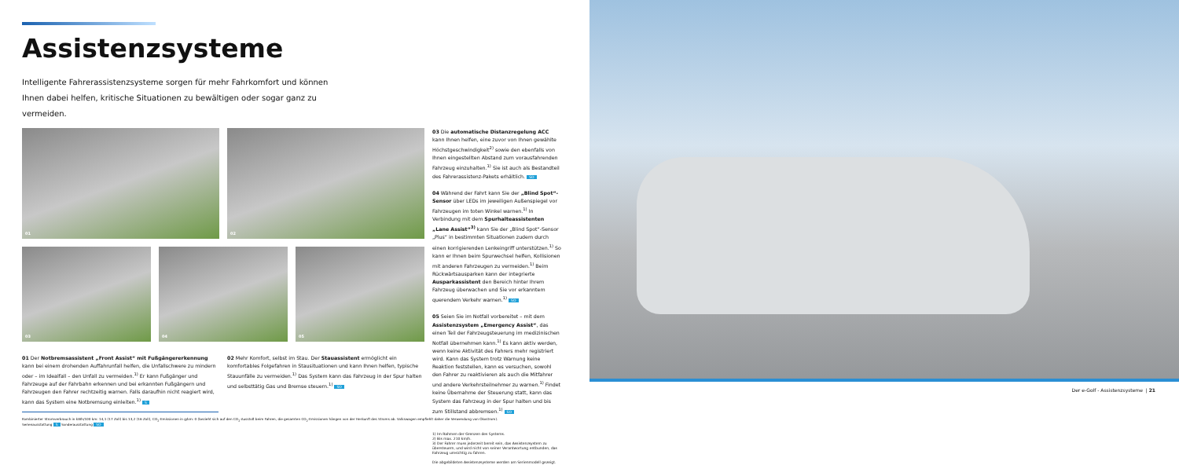Assistenzsysteme
Intelligente Fahrerassistenzsysteme sorgen für mehr Fahrkomfort und können Ihnen dabei helfen, kritische Situationen zu bewältigen oder sogar ganz zu vermeiden.
01 02
03 04 05
01 Der Notbremsassistent „Front Assist“ mit Fußgängererkennung kann bei einem drohenden Auffahrunfall helfen, die Unfallschwere zu mindern oder – im Idealfall – den Unfall zu vermeiden.<sup>1)</sup> Er kann Fußgänger und Fahrzeuge auf der Fahrbahn erkennen und bei erkannten Fußgängern und Fahrzeugen den Fahrer rechtzeitig warnen. Falls daraufhin nicht reagiert wird, kann das System eine Notbremsung einleiten.<sup>1)</sup> S
02 Mehr Komfort, selbst im Stau. Der Stauassistent ermöglicht ein komfortables Folgefahren in Stausituationen und kann Ihnen helfen, typische Stauunfälle zu vermeiden.<sup>1)</sup> Das System kann das Fahrzeug in der Spur halten und selbsttätig Gas und Bremse steuern.<sup>1)</sup> SO
Kombinierter Stromverbrauch in kWh/100 km: 14,1 (17 Zoll) bis 13,2 (16 Zoll), CO<sub>2</sub>-Emissionen in g/km: 0 (bezieht sich auf den CO<sub>2</sub>-Ausstoß beim Fahren, die gesamten CO<sub>2</sub>-Emissionen hängen von der Herkunft des Stroms ab. Volkswagen empfiehlt daher die Verwendung von Ökostrom).
Serienausstattung S Sonderausstattung SO
03 Die automatische Distanzregelung ACC kann Ihnen helfen, eine zuvor von Ihnen gewählte Höchstgeschwindigkeit<sup>2)</sup> sowie den ebenfalls von Ihnen eingestellten Abstand zum vorausfahrenden Fahrzeug einzuhalten.<sup>1)</sup> Sie ist auch als Bestandteil des Fahrerassistenz-Pakets erhältlich. SO
04 Während der Fahrt kann Sie der „Blind Spot“-Sensor über LEDs im jeweiligen Außenspiegel vor Fahrzeugen im toten Winkel warnen.<sup>1)</sup> In Verbindung mit dem Spurhalteassistenten „Lane Assist“<sup>3)</sup> kann Sie der „Blind Spot“-Sensor „Plus“ in bestimmten Situationen zudem durch einen korrigierenden Lenkeingriff unterstützen.<sup>1)</sup> So kann er Ihnen beim Spurwechsel helfen, Kollisionen mit anderen Fahrzeugen zu vermeiden.<sup>1)</sup> Beim Rückwärtsausparken kann der integrierte Ausparkassistent den Bereich hinter Ihrem Fahrzeug überwachen und Sie vor erkanntem querendem Verkehr warnen.<sup>1)</sup> SO
05 Seien Sie im Notfall vorbereitet – mit dem Assistenzsystem „Emergency Assist“, das einen Teil der Fahrzeugsteuerung im medizinischen Notfall übernehmen kann.<sup>1)</sup> Es kann aktiv werden, wenn keine Aktivität des Fahrers mehr registriert wird. Kann das System trotz Warnung keine Reaktion feststellen, kann es versuchen, sowohl den Fahrer zu reaktivieren als auch die Mitfahrer und andere Verkehrsteilnehmer zu warnen.<sup>1)</sup> Findet keine Übernahme der Steuerung statt, kann das System das Fahrzeug in der Spur halten und bis zum Stillstand abbremsen.<sup>1)</sup> SO
1) Im Rahmen der Grenzen des Systems.
2) Bis max. 210 km/h.
3) Der Fahrer muss jederzeit bereit sein, das Assistenzsystem zu übersteuern, und wird nicht von seiner Verantwortung entbunden, das Fahrzeug umsichtig zu fahren.
Die abgebildeten Assistenzsysteme werden am Serienmodell gezeigt.
Der e-Golf - Assistenzsysteme | 21